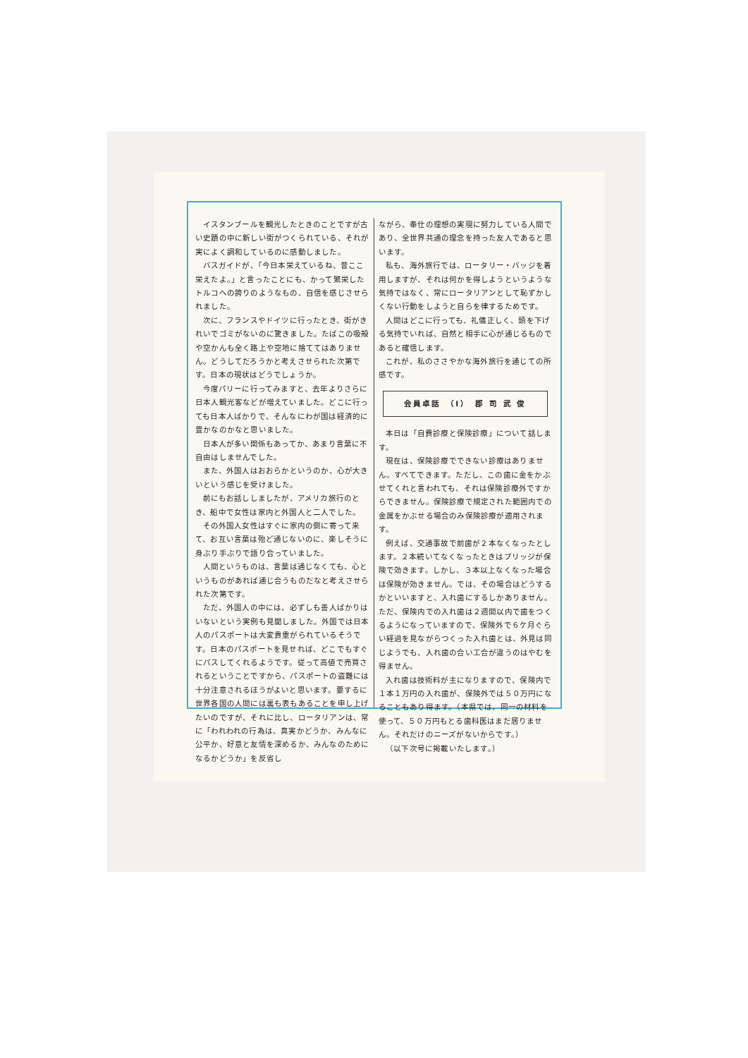イスタンブールを観光したときのことですが古い史蹟の中に新しい街がつくられている、それが実によく調和しているのに感動しました。
バスガイドが、「今日本栄えているね、昔ここ栄えたよ。」と言ったことにも、かって繁栄したトルコへの誇りのようなもの、自信を感じさせられました。
次に、フランスやドイツに行ったとき、街がきれいでゴミがないのに驚きました。たばこの吸殻や空かんも全く路上や空地に捨ててはありません。どうしてだろうかと考えさせられた次第です。日本の現状はどうでしょうか。
今度パリーに行ってみますと、去年よりさらに日本人観光客などが増えていました。どこに行っても日本人ばかりで、そんなにわが国は経済的に豊かなのかなと思いました。
日本人が多い関係もあってか、あまり言葉に不自由はしませんでした。
また、外国人はおおらかというのか、心が大きいという感じを受けました。
前にもお話ししましたが、アメリカ旅行のとき、船中で女性は家内と外国人と二人でした。
その外国人女性はすぐに家内の側に寄って来て、お互い言葉は殆ど通じないのに、楽しそうに身ぶり手ぶりで語り合っていました。
人間というものは、言葉は通じなくても、心というものがあれば通じ合うものだなと考えさせられた次第です。
ただ、外国人の中には、必ずしも善人ばかりはいないという実例も見聞しました。外国では日本人のパスポートは大変貴重がられているそうです。日本のパスポートを見せれば、どこでもすぐにパスしてくれるようです。従って高値で売買されるということですから、パスポートの盗難には十分注意されるほうがよいと思います。要するに世界各国の人間には裏も表もあることを申し上げたいのですが、それに比し、ロータリアンは、常に「われわれの行為は、真実かどうか、みんなに公平か、好意と友情を深めるか、みんなのためになるかどうか」を反省し
ながら、奉仕の理想の実現に努力している人間であり、全世界共通の理念を持った友人であると思います。
私も、海外旅行では、ロータリー・バッジを着用しますが、それは何かを得しようというような気持ではなく、常にロータリアンとして恥ずかしくない行動をしようと自らを律するためです。
人間はどこに行っても、礼儀正しく、頭を下げる気持でいれば、自然と相手に心が通じるものであると確信します。
これが、私のささやかな海外旅行を通じての所感です。
会員卓話　（I）　郡 司 武 俊
本日は「自費診療と保険診療」について話します。
現在は、保険診療でできない診療はありません。すべてできます。ただし、この歯に金をかぶせてくれと言われても、それは保険診療外ですからできません。保険診療で規定された範囲内での金属をかぶせる場合のみ保険診療が適用されます。
例えば、交通事故で前歯が２本なくなったとします。２本続いてなくなったときはブリッジが保険で効きます。しかし、３本以上なくなった場合は保険が効きません。では、その場合はどうするかといいますと、入れ歯にするしかありません。ただ、保険内での入れ歯は２週間以内で歯をつくるようになっていますので、保険外で６ケ月ぐらい経過を見ながらつくった入れ歯とは、外見は同じようでも、入れ歯の合い工合が違うのはやむを得ません。
入れ歯は技術料が主になりますので、保険内で１本１万円の入れ歯が、保険外では５０万円になることもあり得ます。（本県では、同一の材料を使って、５０万円もとる歯科医はまだ居りません。それだけのニーズがないからです。）
（以下次号に掲載いたします。）